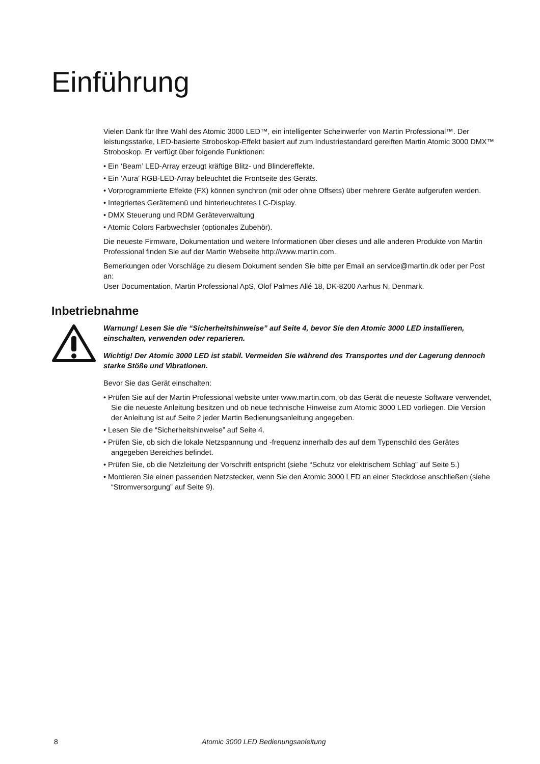Einführung
Vielen Dank für Ihre Wahl des Atomic 3000 LED™, ein intelligenter Scheinwerfer von Martin Professional™. Der leistungsstarke, LED-basierte Stroboskop-Effekt basiert auf zum Industriestandard gereiften Martin Atomic 3000 DMX™ Stroboskop. Er verfügt über folgende Funktionen:
• Ein ‘Beam’ LED-Array erzeugt kräftige Blitz- und Blindereffekte.
• Ein ‘Aura’ RGB-LED-Array beleuchtet die Frontseite des Geräts.
• Vorprogrammierte Effekte (FX) können synchron (mit oder ohne Offsets) über mehrere Geräte aufgerufen werden.
• Integriertes Gerätemenü und hinterleuchtetes LC-Display.
• DMX Steuerung und RDM Geräteverwaltung
• Atomic Colors Farbwechsler (optionales Zubehör).
Die neueste Firmware, Dokumentation und weitere Informationen über dieses und alle anderen Produkte von Martin Professional finden Sie auf der Martin Webseite http://www.martin.com.
Bemerkungen oder Vorschläge zu diesem Dokument senden Sie bitte per Email an service@martin.dk oder per Post an:
User Documentation, Martin Professional ApS, Olof Palmes Allé 18, DK-8200 Aarhus N, Denmark.
Inbetriebnahme
Warnung! Lesen Sie die “Sicherheitshinweise” auf Seite 4, bevor Sie den Atomic 3000 LED installieren, einschalten, verwenden oder reparieren.
Wichtig! Der Atomic 3000 LED ist stabil. Vermeiden Sie während des Transportes und der Lagerung dennoch starke Stöße und Vibrationen.
Bevor Sie das Gerät einschalten:
• Prüfen Sie auf der Martin Professional website unter www.martin.com, ob das Gerät die neueste Software verwendet, Sie die neueste Anleitung besitzen und ob neue technische Hinweise zum Atomic 3000 LED vorliegen. Die Version der Anleitung ist auf Seite 2 jeder Martin Bedienungsanleitung angegeben.
• Lesen Sie die “Sicherheitshinweise” auf Seite 4.
• Prüfen Sie, ob sich die lokale Netzspannung und -frequenz innerhalb des auf dem Typenschild des Gerätes angegeben Bereiches befindet.
• Prüfen Sie, ob die Netzleitung der Vorschrift entspricht (siehe “Schutz vor elektrischem Schlag” auf Seite 5.)
• Montieren Sie einen passenden Netzstecker, wenn Sie den Atomic 3000 LED an einer Steckdose anschließen (siehe “Stromversorgung” auf Seite 9).
8 Atomic 3000 LED Bedienungsanleitung